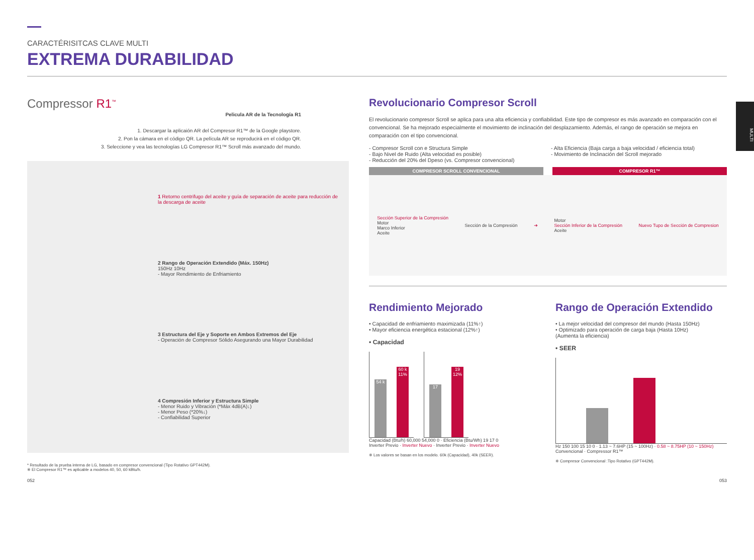MULTI
CARACTÉRISITCAS CLAVE MULTI
EXTREMA DURABILIDAD
Compressor R1<sup>™</sup>
Pelicula AR de la Tecnología R1
1. Descargar la aplicaión AR del Compresor R1™ de la Google playstore.
2. Pon la cámara en el código QR. La película AR se reproducirá en el código QR.
3. Seleccione y vea las tecnologías LG Compresor R1™ Scroll más avanzado del mundo.
1 Retorno centrifugo del aceite y guía de separación de aceite para reducción de la descarga de aceite
2 Rango de Operación Extendido (Máx. 150Hz)
150Hz 10Hz
- Mayor Rendimiento de Enfriamiento
3 Estructura del Eje y Soporte en Ambos Extremos del Eje
- Operación de Compresor Sólido Asegurando una Mayor Durabilidad
4 Compresión Inferior y Estructura Simple
- Menor Ruido y Vibración (*Máx 4dB(A)↓)
- Menor Peso (*20%↓)
- Confiabilidad Superior
* Resultado de la prueba interna de LG, basado en compresor convencional (Tipo Rotativo GPT442M).
※ El Compresor R1™ es aplicable a modelos 40, 50, 60 kBtu/h.
Revolucionario Compresor Scroll
El revolucionario compresor Scroll se aplica para una alta eficiencia y confiabilidad. Este tipo de compresor es más avanzado en comparación con el convencional. Se ha mejorado especialmente el movimiento de inclinación del desplazamiento. Además, el rango de operación se mejora en comparación con el tipo convencional.
- Compresor Scroll con e Structura Simple
- Bajo Nivel de Ruido (Alta velocidad es posible)
- Reducción del 20% del Dpeso (vs. Compresor convencional)
- Alta Eficiencia (Baja carga a baja velocidad / eficiencia total)
- Movimiento de Inclinación del Scroll mejorado
COMPRESOR SCROLL CONVENCIONAL COMPRESOR R1™
Sección Superior de la Compresión
Motor
Marco Inferior
Aceite
Sección de la Compresión ➔
Motor
Sección Inferior de la Compresión
Aceite
Nuevo Tupo de Sección de Compresion
Rendimiento Mejorado
• Capacidad de enfriamiento maximizada (11%↑)
• Mayor eficiencia energética estacional (12%↑)
• Capacidad
54 k
60 k
11%
17
19
12%
Capacidad (Btu/h) 60,000 54,000 0 · Eficiencia (Btu/Wh) 19 17 0
Inverter Previo · Inverter Nuevo · Inverter Previo · Inverter Nuevo
※ Los valores se basan en los modelo. 60k (Capacidad), 40k (SEER).
Rango de Operación Extendido
• La mejor velocidad del compresor del mundo (Hasta 150Hz)
• Optimizado para operación de carga baja (Hasta 10Hz)
(Aumenta la eficiencia)
• SEER
Hz 150 100 15 10 0 · 1.13 ~ 7.6HP (15 ~ 100Hz) · 0.58 ~ 8.75HP (10 ~ 150Hz)
Convencional · Compressor R1™
※ Compresor Convencional :Tipo Rotativo (GPT442M).
052 053